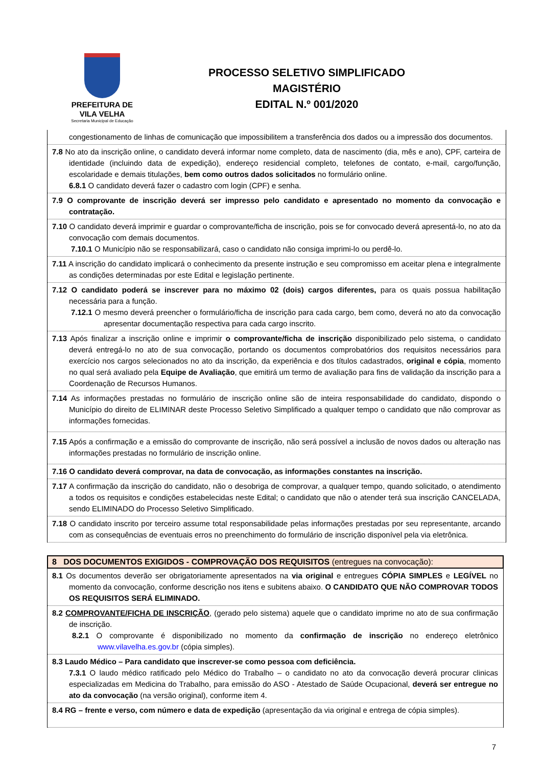PREFEITURA DE
VILA VELHA
Secretaria Municipal de Educação
PROCESSO SELETIVO SIMPLIFICADO
MAGISTÉRIO
EDITAL N.º 001/2020
congestionamento de linhas de comunicação que impossibilitem a transferência dos dados ou a impressão dos documentos.
7.8 No ato da inscrição online, o candidato deverá informar nome completo, data de nascimento (dia, mês e ano), CPF, carteira de identidade (incluindo data de expedição), endereço residencial completo, telefones de contato, e-mail, cargo/função, escolaridade e demais titulações, bem como outros dados solicitados no formulário online.
6.8.1 O candidato deverá fazer o cadastro com login (CPF) e senha.
7.9 O comprovante de inscrição deverá ser impresso pelo candidato e apresentado no momento da convocação e contratação.
7.10 O candidato deverá imprimir e guardar o comprovante/ficha de inscrição, pois se for convocado deverá apresentá-lo, no ato da convocação com demais documentos.
7.10.1 O Município não se responsabilizará, caso o candidato não consiga imprimi-lo ou perdê-lo.
7.11 A inscrição do candidato implicará o conhecimento da presente instrução e seu compromisso em aceitar plena e integralmente as condições determinadas por este Edital e legislação pertinente.
7.12 O candidato poderá se inscrever para no máximo 02 (dois) cargos diferentes, para os quais possua habilitação necessária para a função.
7.12.1 O mesmo deverá preencher o formulário/ficha de inscrição para cada cargo, bem como, deverá no ato da convocação apresentar documentação respectiva para cada cargo inscrito.
7.13 Após finalizar a inscrição online e imprimir o comprovante/ficha de inscrição disponibilizado pelo sistema, o candidato deverá entregá-lo no ato de sua convocação, portando os documentos comprobatórios dos requisitos necessários para exercício nos cargos selecionados no ato da inscrição, da experiência e dos títulos cadastrados, original e cópia, momento no qual será avaliado pela Equipe de Avaliação, que emitirá um termo de avaliação para fins de validação da inscrição para a Coordenação de Recursos Humanos.
7.14 As informações prestadas no formulário de inscrição online são de inteira responsabilidade do candidato, dispondo o Município do direito de ELIMINAR deste Processo Seletivo Simplificado a qualquer tempo o candidato que não comprovar as informações fornecidas.
7.15 Após a confirmação e a emissão do comprovante de inscrição, não será possível a inclusão de novos dados ou alteração nas informações prestadas no formulário de inscrição online.
7.16 O candidato deverá comprovar, na data de convocação, as informações constantes na inscrição.
7.17 A confirmação da inscrição do candidato, não o desobriga de comprovar, a qualquer tempo, quando solicitado, o atendimento a todos os requisitos e condições estabelecidas neste Edital; o candidato que não o atender terá sua inscrição CANCELADA, sendo ELIMINADO do Processo Seletivo Simplificado.
7.18 O candidato inscrito por terceiro assume total responsabilidade pelas informações prestadas por seu representante, arcando com as consequências de eventuais erros no preenchimento do formulário de inscrição disponível pela via eletrônica.
8 DOS DOCUMENTOS EXIGIDOS - COMPROVAÇÃO DOS REQUISITOS (entregues na convocação):
8.1 Os documentos deverão ser obrigatoriamente apresentados na via original e entregues CÓPIA SIMPLES e LEGÍVEL no momento da convocação, conforme descrição nos itens e subitens abaixo. O CANDIDATO QUE NÃO COMPROVAR TODOS OS REQUISITOS SERÁ ELIMINADO.
8.2 COMPROVANTE/FICHA DE INSCRIÇÃO, (gerado pelo sistema) aquele que o candidato imprime no ato de sua confirmação de inscrição.
8.2.1 O comprovante é disponibilizado no momento da confirmação de inscrição no endereço eletrônico www.vilavelha.es.gov.br (cópia simples).
8.3 Laudo Médico – Para candidato que inscrever-se como pessoa com deficiência.
7.3.1 O laudo médico ratificado pelo Médico do Trabalho – o candidato no ato da convocação deverá procurar clinicas especializadas em Medicina do Trabalho, para emissão do ASO - Atestado de Saúde Ocupacional, deverá ser entregue no ato da convocação (na versão original), conforme item 4.
8.4 RG – frente e verso, com número e data de expedição (apresentação da via original e entrega de cópia simples).
7